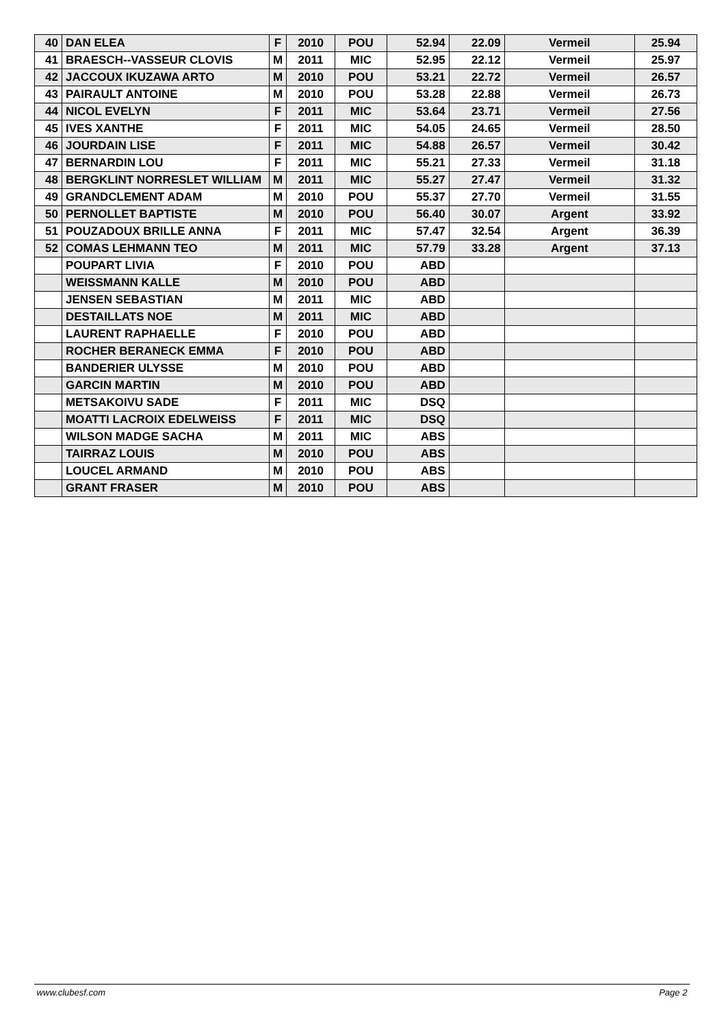| 40 | DAN ELEA | F | 2010 | POU | 52.94 | 22.09 | Vermeil | 25.94 |
| 41 | BRAESCH--VASSEUR CLOVIS | M | 2011 | MIC | 52.95 | 22.12 | Vermeil | 25.97 |
| 42 | JACCOUX IKUZAWA ARTO | M | 2010 | POU | 53.21 | 22.72 | Vermeil | 26.57 |
| 43 | PAIRAULT ANTOINE | M | 2010 | POU | 53.28 | 22.88 | Vermeil | 26.73 |
| 44 | NICOL EVELYN | F | 2011 | MIC | 53.64 | 23.71 | Vermeil | 27.56 |
| 45 | IVES XANTHE | F | 2011 | MIC | 54.05 | 24.65 | Vermeil | 28.50 |
| 46 | JOURDAIN LISE | F | 2011 | MIC | 54.88 | 26.57 | Vermeil | 30.42 |
| 47 | BERNARDIN LOU | F | 2011 | MIC | 55.21 | 27.33 | Vermeil | 31.18 |
| 48 | BERGKLINT NORRESLET WILLIAM | M | 2011 | MIC | 55.27 | 27.47 | Vermeil | 31.32 |
| 49 | GRANDCLEMENT ADAM | M | 2010 | POU | 55.37 | 27.70 | Vermeil | 31.55 |
| 50 | PERNOLLET BAPTISTE | M | 2010 | POU | 56.40 | 30.07 | Argent | 33.92 |
| 51 | POUZADOUX BRILLE ANNA | F | 2011 | MIC | 57.47 | 32.54 | Argent | 36.39 |
| 52 | COMAS LEHMANN TEO | M | 2011 | MIC | 57.79 | 33.28 | Argent | 37.13 |
| | POUPART LIVIA | F | 2010 | POU | ABD | | | |
| | WEISSMANN KALLE | M | 2010 | POU | ABD | | | |
| | JENSEN SEBASTIAN | M | 2011 | MIC | ABD | | | |
| | DESTAILLATS NOE | M | 2011 | MIC | ABD | | | |
| | LAURENT RAPHAELLE | F | 2010 | POU | ABD | | | |
| | ROCHER BERANECK EMMA | F | 2010 | POU | ABD | | | |
| | BANDERIER ULYSSE | M | 2010 | POU | ABD | | | |
| | GARCIN MARTIN | M | 2010 | POU | ABD | | | |
| | METSAKOIVU SADE | F | 2011 | MIC | DSQ | | | |
| | MOATTI LACROIX EDELWEISS | F | 2011 | MIC | DSQ | | | |
| | WILSON MADGE SACHA | M | 2011 | MIC | ABS | | | |
| | TAIRRAZ LOUIS | M | 2010 | POU | ABS | | | |
| | LOUCEL ARMAND | M | 2010 | POU | ABS | | | |
| | GRANT FRASER | M | 2010 | POU | ABS | | | |
www.clubesf.com Page 2